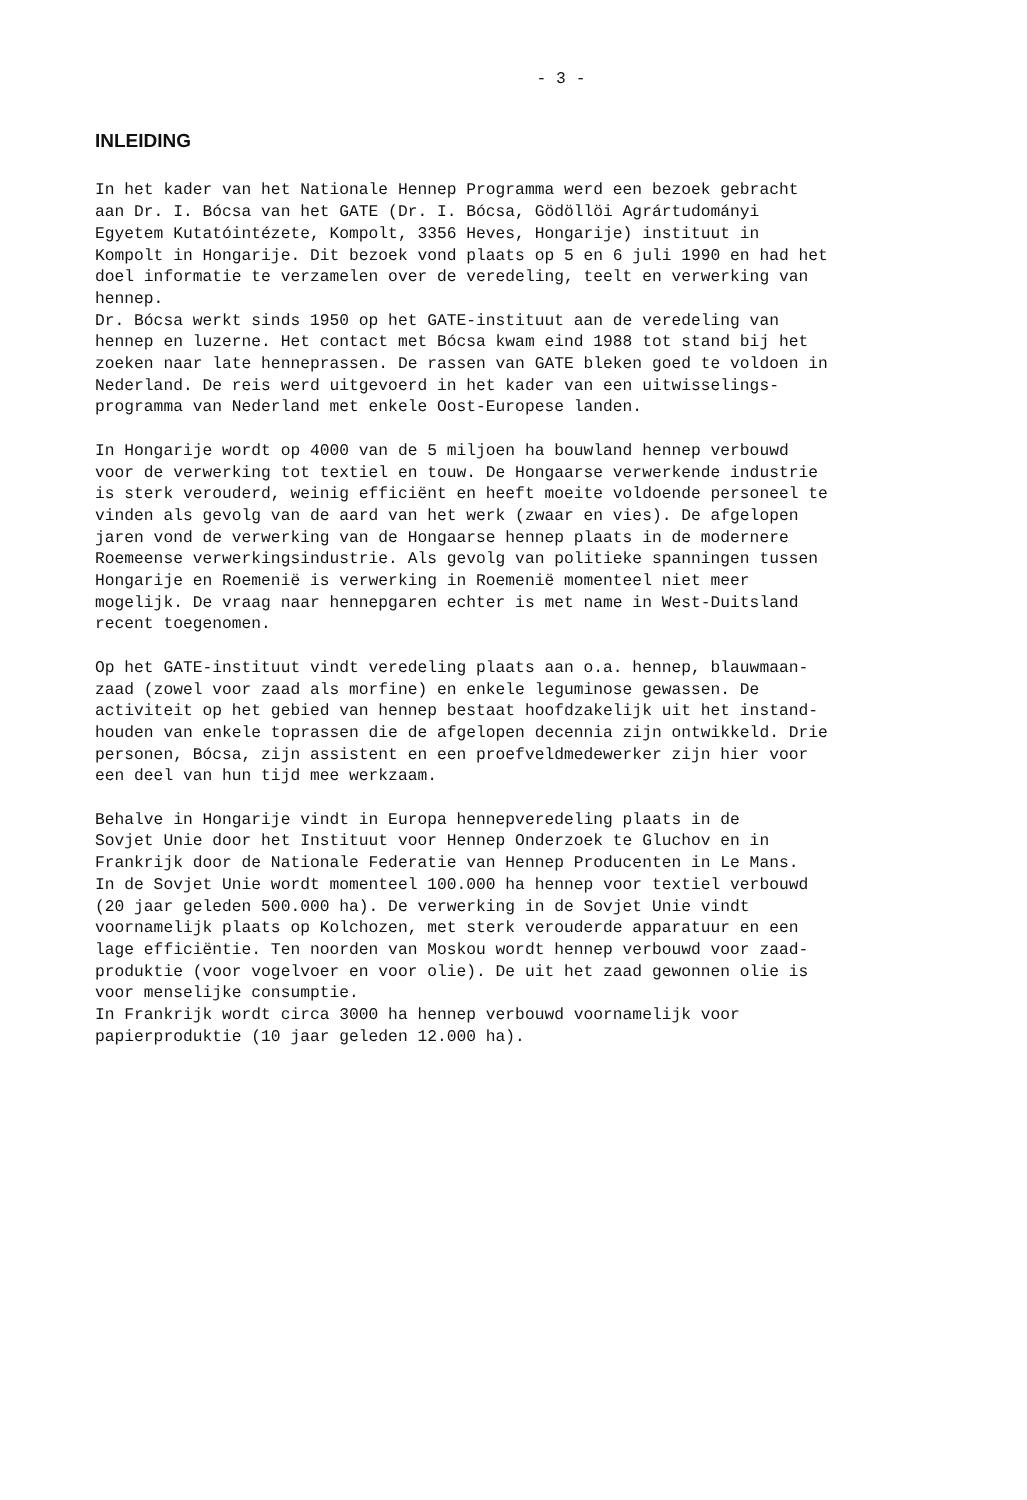- 3 -
INLEIDING
In het kader van het Nationale Hennep Programma werd een bezoek gebracht aan Dr. I. Bócsa van het GATE (Dr. I. Bócsa, Gödöllöi Agrártudományi Egyetem Kutatóintézete, Kompolt, 3356 Heves, Hongarije) instituut in Kompolt in Hongarije. Dit bezoek vond plaats op 5 en 6 juli 1990 en had het doel informatie te verzamelen over de veredeling, teelt en verwerking van hennep. Dr. Bócsa werkt sinds 1950 op het GATE-instituut aan de veredeling van hennep en luzerne. Het contact met Bócsa kwam eind 1988 tot stand bij het zoeken naar late henneprassen. De rassen van GATE bleken goed te voldoen in Nederland. De reis werd uitgevoerd in het kader van een uitwisselings- programma van Nederland met enkele Oost-Europese landen.
In Hongarije wordt op 4000 van de 5 miljoen ha bouwland hennep verbouwd voor de verwerking tot textiel en touw. De Hongaarse verwerkende industrie is sterk verouderd, weinig efficiënt en heeft moeite voldoende personeel te vinden als gevolg van de aard van het werk (zwaar en vies). De afgelopen jaren vond de verwerking van de Hongaarse hennep plaats in de modernere Roemeense verwerkingsindustrie. Als gevolg van politieke spanningen tussen Hongarije en Roemenië is verwerking in Roemenië momenteel niet meer mogelijk. De vraag naar hennepgaren echter is met name in West-Duitsland recent toegenomen.
Op het GATE-instituut vindt veredeling plaats aan o.a. hennep, blauwmaan- zaad (zowel voor zaad als morfine) en enkele leguminose gewassen. De activiteit op het gebied van hennep bestaat hoofdzakelijk uit het instand- houden van enkele toprassen die de afgelopen decennia zijn ontwikkeld. Drie personen, Bócsa, zijn assistent en een proefveldmedewerker zijn hier voor een deel van hun tijd mee werkzaam.
Behalve in Hongarije vindt in Europa hennepveredeling plaats in de Sovjet Unie door het Instituut voor Hennep Onderzoek te Gluchov en in Frankrijk door de Nationale Federatie van Hennep Producenten in Le Mans. In de Sovjet Unie wordt momenteel 100.000 ha hennep voor textiel verbouwd (20 jaar geleden 500.000 ha). De verwerking in de Sovjet Unie vindt voornamelijk plaats op Kolchozen, met sterk verouderde apparatuur en een lage efficiëntie. Ten noorden van Moskou wordt hennep verbouwd voor zaad- produktie (voor vogelvoer en voor olie). De uit het zaad gewonnen olie is voor menselijke consumptie. In Frankrijk wordt circa 3000 ha hennep verbouwd voornamelijk voor papierproduktie (10 jaar geleden 12.000 ha).